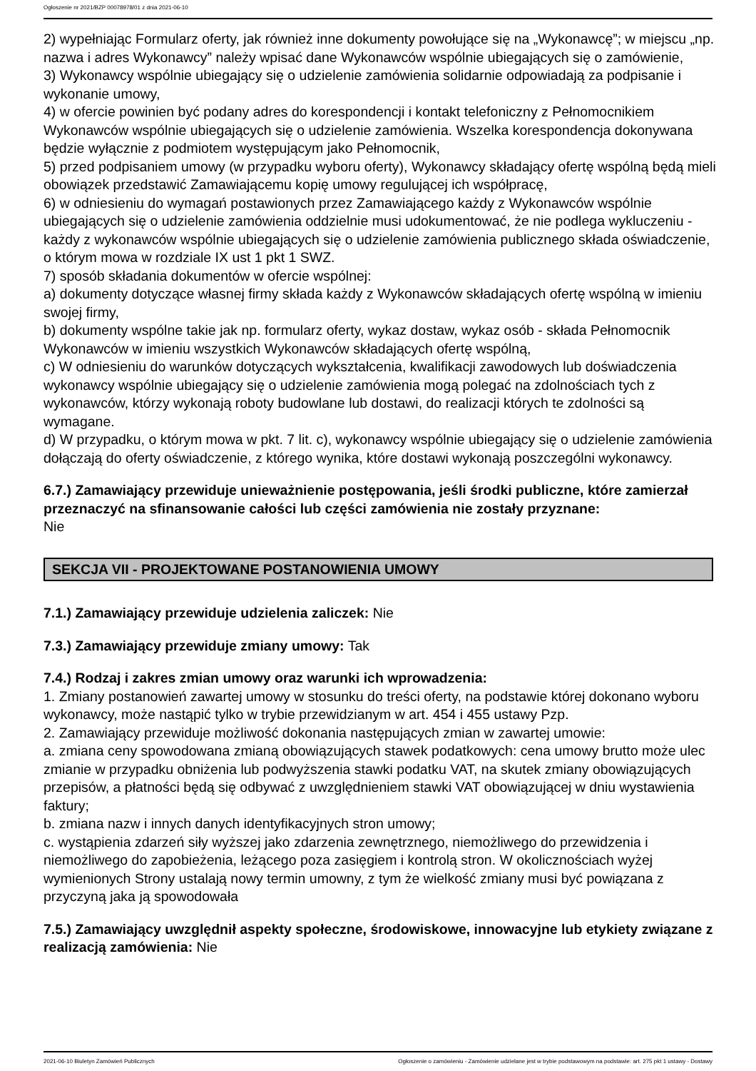Ogłoszenie nr 2021/BZP 00078978/01 z dnia 2021-06-10
2) wypełniając Formularz oferty, jak również inne dokumenty powołujące się na „Wykonawcę”; w miejscu „np. nazwa i adres Wykonawcy” należy wpisać dane Wykonawców wspólnie ubiegających się o zamówienie,
3) Wykonawcy wspólnie ubiegający się o udzielenie zamówienia solidarnie odpowiadają za podpisanie i wykonanie umowy,
4) w ofercie powinien być podany adres do korespondencji i kontakt telefoniczny z Pełnomocnikiem Wykonawców wspólnie ubiegających się o udzielenie zamówienia. Wszelka korespondencja dokonywana będzie wyłącznie z podmiotem występującym jako Pełnomocnik,
5) przed podpisaniem umowy (w przypadku wyboru oferty), Wykonawcy składający ofertę wspólną będą mieli obowiązek przedstawić Zamawiającemu kopię umowy regulującej ich współpracę,
6) w odniesieniu do wymagań postawionych przez Zamawiającego każdy z Wykonawców wspólnie ubiegających się o udzielenie zamówienia oddzielnie musi udokumentować, że nie podlega wykluczeniu - każdy z wykonawców wspólnie ubiegających się o udzielenie zamówienia publicznego składa oświadczenie, o którym mowa w rozdziale IX ust 1 pkt 1 SWZ.
7) sposób składania dokumentów w ofercie wspólnej:
a) dokumenty dotyczące własnej firmy składa każdy z Wykonawców składających ofertę wspólną w imieniu swojej firmy,
b) dokumenty wspólne takie jak np. formularz oferty, wykaz dostaw, wykaz osób - składa Pełnomocnik Wykonawców w imieniu wszystkich Wykonawców składających ofertę wspólną,
c) W odniesieniu do warunków dotyczących wykształcenia, kwalifikacji zawodowych lub doświadczenia wykonawcy wspólnie ubiegający się o udzielenie zamówienia mogą polegać na zdolnościach tych z wykonawców, którzy wykonają roboty budowlane lub dostawi, do realizacji których te zdolności są wymagane.
d) W przypadku, o którym mowa w pkt. 7 lit. c), wykonawcy wspólnie ubiegający się o udzielenie zamówienia dołączają do oferty oświadczenie, z którego wynika, które dostawi wykonają poszczególni wykonawcy.
6.7.) Zamawiający przewiduje unieważnienie postępowania, jeśli środki publiczne, które zamierzał przeznaczyć na sfinansowanie całości lub części zamówienia nie zostały przyznane:
Nie
SEKCJA VII - PROJEKTOWANE POSTANOWIENIA UMOWY
7.1.) Zamawiający przewiduje udzielenia zaliczek: Nie
7.3.) Zamawiający przewiduje zmiany umowy: Tak
7.4.) Rodzaj i zakres zmian umowy oraz warunki ich wprowadzenia:
1. Zmiany postanowień zawartej umowy w stosunku do treści oferty, na podstawie której dokonano wyboru wykonawcy, może nastąpić tylko w trybie przewidzianym w art. 454 i 455 ustawy Pzp.
2. Zamawiający przewiduje możliwość dokonania następujących zmian w zawartej umowie:
a. zmiana ceny spowodowana zmianą obowiązujących stawek podatkowych: cena umowy brutto może ulec zmianie w przypadku obniżenia lub podwyższenia stawki podatku VAT, na skutek zmiany obowiązujących przepisów, a płatności będą się odbywać z uwzględnieniem stawki VAT obowiązującej w dniu wystawienia faktury;
b. zmiana nazw i innych danych identyfikacyjnych stron umowy;
c. wystąpienia zdarzeń siły wyższej jako zdarzenia zewnętrznego, niemożliwego do przewidzenia i niemożliwego do zapobieżenia, leżącego poza zasięgiem i kontrolą stron. W okolicznościach wyżej wymienionych Strony ustalają nowy termin umowny, z tym że wielkość zmiany musi być powiązana z przyczyną jaka ją spowodowała
7.5.) Zamawiający uwzględnił aspekty społeczne, środowiskowe, innowacyjne lub etykiety związane z realizacją zamówienia: Nie
2021-06-10 Biuletyn Zamówień Publicznych Ogłoszenie o zamówieniu - Zamówienie udzielane jest w trybie podstawowym na podstawie: art. 275 pkt 1 ustawy - Dostawy